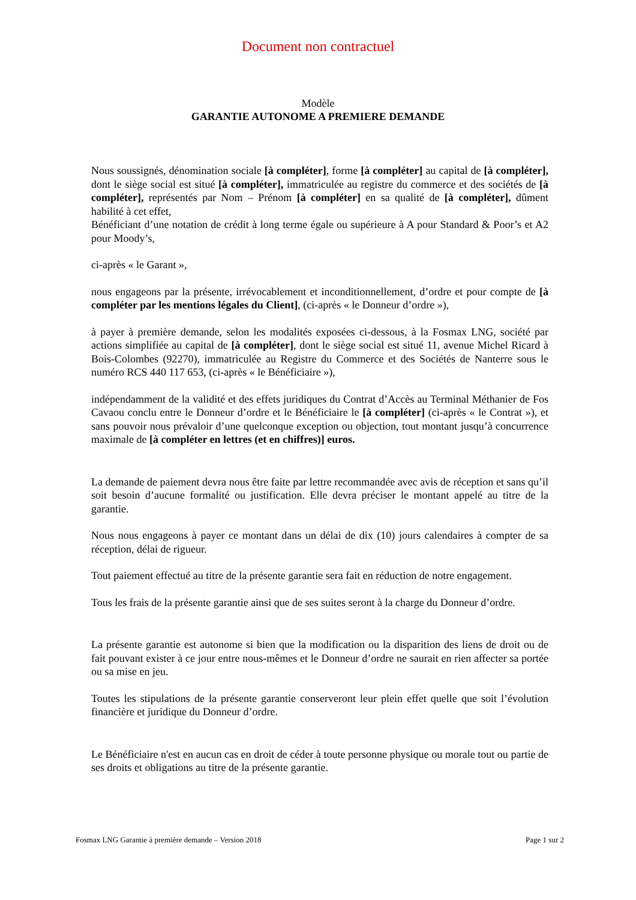Document non contractuel
Modèle
GARANTIE AUTONOME A PREMIERE DEMANDE
Nous soussignés, dénomination sociale [à compléter], forme [à compléter] au capital de [à compléter], dont le siège social est situé [à compléter], immatriculée au registre du commerce et des sociétés de [à compléter], représentés par Nom – Prénom [à compléter] en sa qualité de [à compléter], dûment habilité à cet effet,
Bénéficiant d’une notation de crédit à long terme égale ou supérieure à A pour Standard & Poor’s et A2 pour Moody’s,
ci-après « le Garant »,
nous engageons par la présente, irrévocablement et inconditionnellement, d’ordre et pour compte de [à compléter par les mentions légales du Client], (ci-après « le Donneur d’ordre »),
à payer à première demande, selon les modalités exposées ci-dessous, à la Fosmax LNG, société par actions simplifiée au capital de [à compléter], dont le siège social est situé 11, avenue Michel Ricard à Bois-Colombes (92270), immatriculée au Registre du Commerce et des Sociétés de Nanterre sous le numéro RCS 440 117 653, (ci-après « le Bénéficiaire »),
indépendamment de la validité et des effets juridiques du Contrat d’Accès au Terminal Méthanier de Fos Cavaou conclu entre le Donneur d’ordre et le Bénéficiaire le [à compléter] (ci-après « le Contrat »), et sans pouvoir nous prévaloir d’une quelconque exception ou objection, tout montant jusqu’à concurrence maximale de [à compléter en lettres (et en chiffres)] euros.
La demande de paiement devra nous être faite par lettre recommandée avec avis de réception et sans qu’il soit besoin d’aucune formalité ou justification. Elle devra préciser le montant appelé au titre de la garantie.
Nous nous engageons à payer ce montant dans un délai de dix (10) jours calendaires à compter de sa réception, délai de rigueur.
Tout paiement effectué au titre de la présente garantie sera fait en réduction de notre engagement.
Tous les frais de la présente garantie ainsi que de ses suites seront à la charge du Donneur d’ordre.
La présente garantie est autonome si bien que la modification ou la disparition des liens de droit ou de fait pouvant exister à ce jour entre nous-mêmes et le Donneur d’ordre ne saurait en rien affecter sa portée ou sa mise en jeu.
Toutes les stipulations de la présente garantie conserveront leur plein effet quelle que soit l’évolution financière et juridique du Donneur d’ordre.
Le Bénéficiaire n'est en aucun cas en droit de céder à toute personne physique ou morale tout ou partie de ses droits et obligations au titre de la présente garantie.
Fosmax LNG Garantie à première demande – Version 2018 Page 1 sur 2